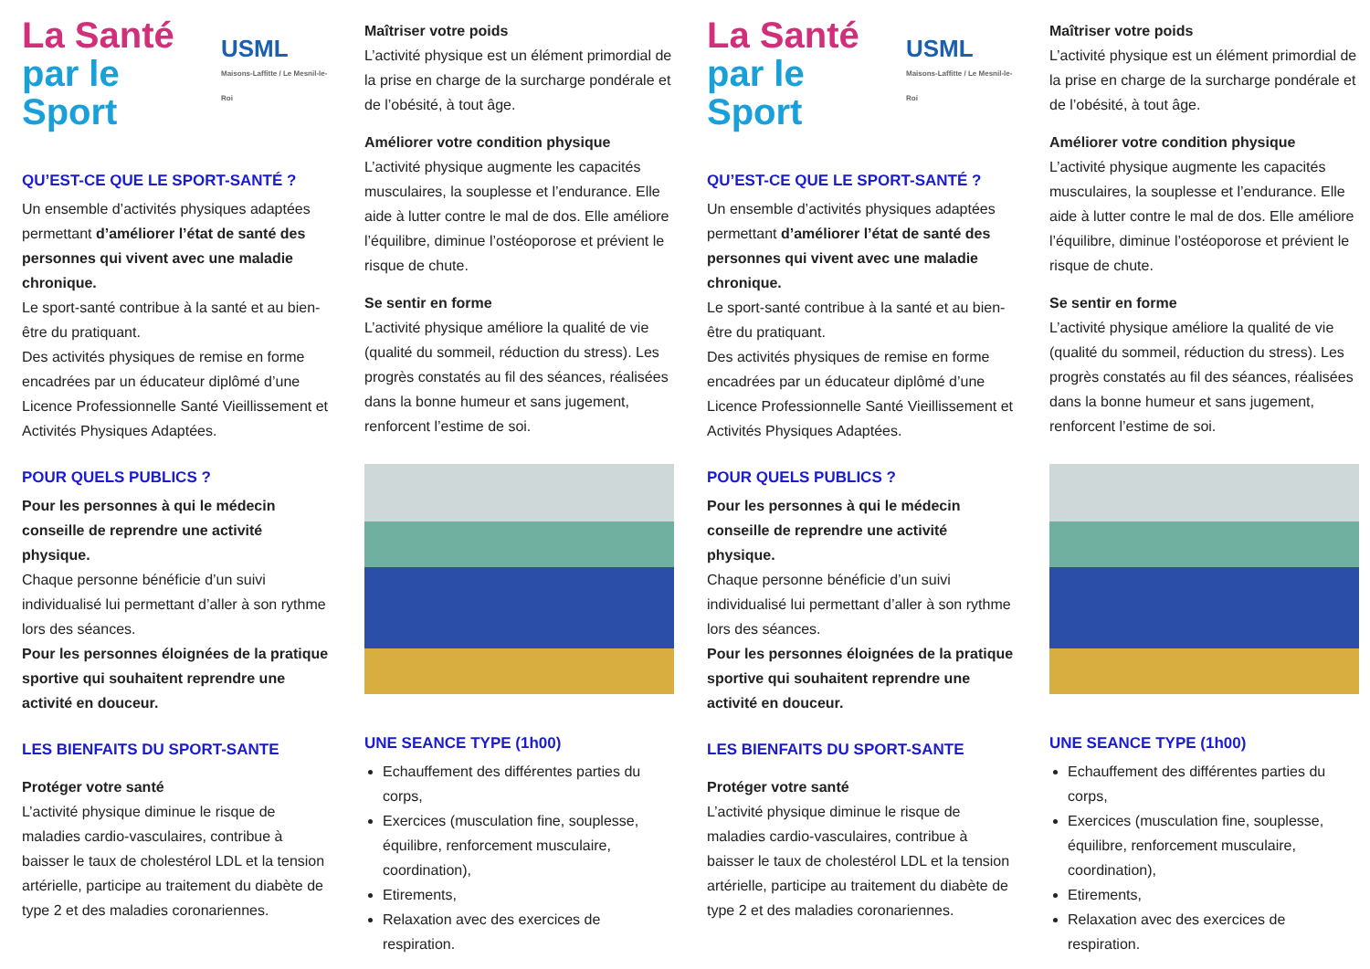La Santé
par le Sport
USML
Maisons-Laffitte / Le Mesnil-le-Roi
QU’EST-CE QUE LE SPORT-SANTÉ ?
Un ensemble d’activités physiques adaptées permettant d’améliorer l’état de santé des personnes qui vivent avec une maladie chronique.
Le sport-santé contribue à la santé et au bien-être du pratiquant.
Des activités physiques de remise en forme encadrées par un éducateur diplômé d’une Licence Professionnelle Santé Vieillissement et Activités Physiques Adaptées.
POUR QUELS PUBLICS ?
Pour les personnes à qui le médecin conseille de reprendre une activité physique.
Chaque personne bénéficie d’un suivi individualisé lui permettant d’aller à son rythme lors des séances.
Pour les personnes éloignées de la pratique sportive qui souhaitent reprendre une activité en douceur.
LES BIENFAITS DU SPORT-SANTE
Protéger votre santé
L’activité physique diminue le risque de maladies cardio-vasculaires, contribue à baisser le taux de cholestérol LDL et la tension artérielle, participe au traitement du diabète de type 2 et des maladies coronariennes.
Maîtriser votre poids
L’activité physique est un élément primordial de la prise en charge de la surcharge pondérale et de l’obésité, à tout âge.
Améliorer votre condition physique
L’activité physique augmente les capacités musculaires, la souplesse et l’endurance. Elle aide à lutter contre le mal de dos. Elle améliore l’équilibre, diminue l’ostéoporose et prévient le risque de chute.
Se sentir en forme
L’activité physique améliore la qualité de vie (qualité du sommeil, réduction du stress). Les progrès constatés au fil des séances, réalisées dans la bonne humeur et sans jugement, renforcent l’estime de soi.
UNE SEANCE TYPE (1h00)
Echauffement des différentes parties du corps,
Exercices (musculation fine, souplesse, équilibre, renforcement musculaire, coordination),
Etirements,
Relaxation avec des exercices de respiration.
La Santé
par le Sport
USML
Maisons-Laffitte / Le Mesnil-le-Roi
QU’EST-CE QUE LE SPORT-SANTÉ ?
Un ensemble d’activités physiques adaptées permettant d’améliorer l’état de santé des personnes qui vivent avec une maladie chronique.
Le sport-santé contribue à la santé et au bien-être du pratiquant.
Des activités physiques de remise en forme encadrées par un éducateur diplômé d’une Licence Professionnelle Santé Vieillissement et Activités Physiques Adaptées.
POUR QUELS PUBLICS ?
Pour les personnes à qui le médecin conseille de reprendre une activité physique.
Chaque personne bénéficie d’un suivi individualisé lui permettant d’aller à son rythme lors des séances.
Pour les personnes éloignées de la pratique sportive qui souhaitent reprendre une activité en douceur.
LES BIENFAITS DU SPORT-SANTE
Protéger votre santé
L’activité physique diminue le risque de maladies cardio-vasculaires, contribue à baisser le taux de cholestérol LDL et la tension artérielle, participe au traitement du diabète de type 2 et des maladies coronariennes.
Maîtriser votre poids
L’activité physique est un élément primordial de la prise en charge de la surcharge pondérale et de l’obésité, à tout âge.
Améliorer votre condition physique
L’activité physique augmente les capacités musculaires, la souplesse et l’endurance. Elle aide à lutter contre le mal de dos. Elle améliore l’équilibre, diminue l’ostéoporose et prévient le risque de chute.
Se sentir en forme
L’activité physique améliore la qualité de vie (qualité du sommeil, réduction du stress). Les progrès constatés au fil des séances, réalisées dans la bonne humeur et sans jugement, renforcent l’estime de soi.
UNE SEANCE TYPE (1h00)
Echauffement des différentes parties du corps,
Exercices (musculation fine, souplesse, équilibre, renforcement musculaire, coordination),
Etirements,
Relaxation avec des exercices de respiration.